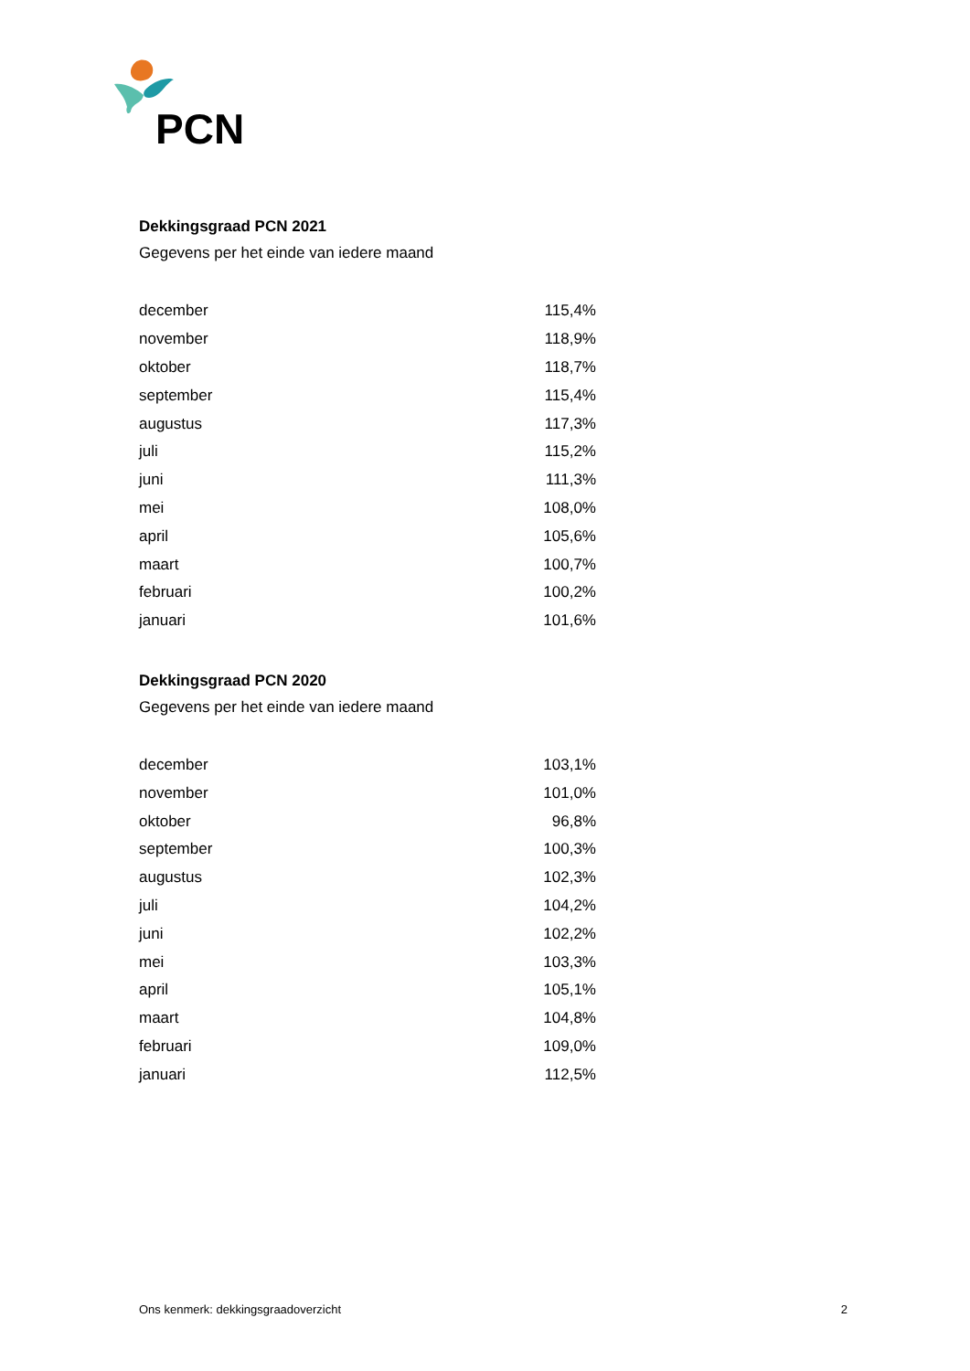PCN
Dekkingsgraad PCN 2021
Gegevens per het einde van iedere maand
| december | 115,4% |
| november | 118,9% |
| oktober | 118,7% |
| september | 115,4% |
| augustus | 117,3% |
| juli | 115,2% |
| juni | 111,3% |
| mei | 108,0% |
| april | 105,6% |
| maart | 100,7% |
| februari | 100,2% |
| januari | 101,6% |
Dekkingsgraad PCN 2020
Gegevens per het einde van iedere maand
| december | 103,1% |
| november | 101,0% |
| oktober | 96,8% |
| september | 100,3% |
| augustus | 102,3% |
| juli | 104,2% |
| juni | 102,2% |
| mei | 103,3% |
| april | 105,1% |
| maart | 104,8% |
| februari | 109,0% |
| januari | 112,5% |
Ons kenmerk: dekkingsgraadoverzicht 2